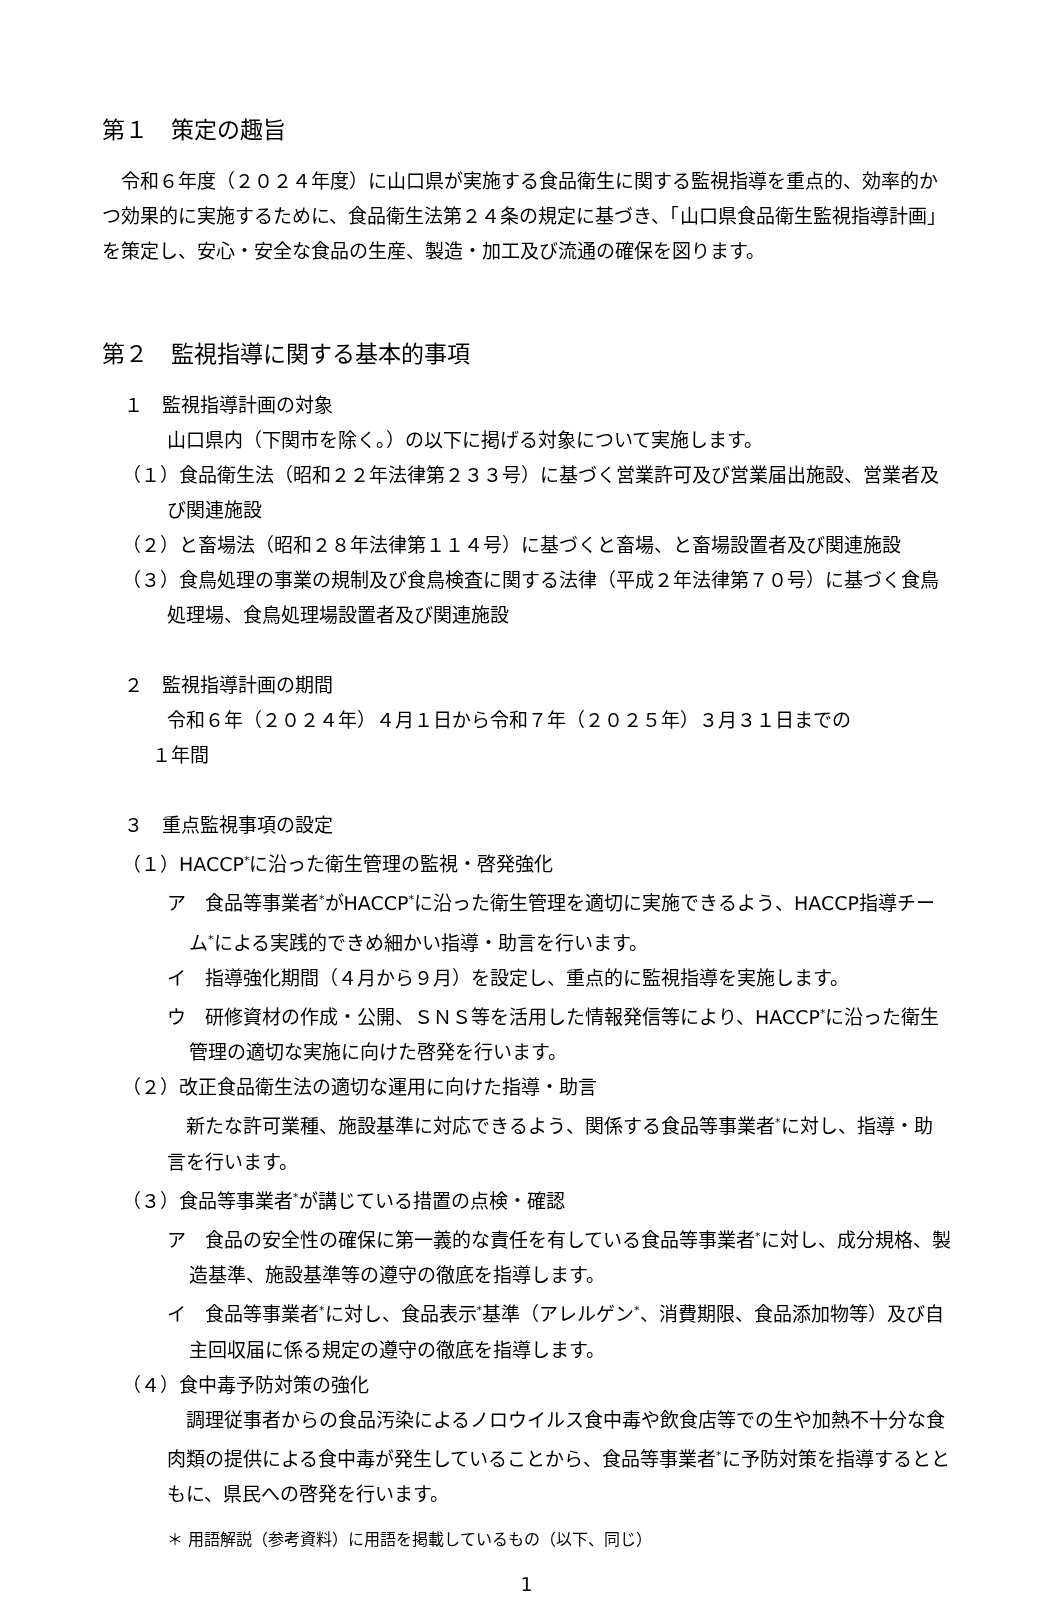第１　策定の趣旨
　令和６年度（２０２４年度）に山口県が実施する食品衛生に関する監視指導を重点的、効率的かつ効果的に実施するために、食品衛生法第２４条の規定に基づき、「山口県食品衛生監視指導計画」を策定し、安心・安全な食品の生産、製造・加工及び流通の確保を図ります。
第２　監視指導に関する基本的事項
１　監視指導計画の対象
山口県内（下関市を除く。）の以下に掲げる対象について実施します。
（１）食品衛生法（昭和２２年法律第２３３号）に基づく営業許可及び営業届出施設、営業者及び関連施設
（２）と畜場法（昭和２８年法律第１１４号）に基づくと畜場、と畜場設置者及び関連施設
（３）食鳥処理の事業の規制及び食鳥検査に関する法律（平成２年法律第７０号）に基づく食鳥処理場、食鳥処理場設置者及び関連施設
２　監視指導計画の期間
令和６年（２０２４年）４月１日から令和７年（２０２５年）３月３１日までの
１年間
３　重点監視事項の設定
（１）HACCP<sup>*</sup>に沿った衛生管理の監視・啓発強化
ア　食品等事業者<sup>*</sup>がHACCP<sup>*</sup>に沿った衛生管理を適切に実施できるよう、HACCP指導チーム<sup>*</sup>による実践的できめ細かい指導・助言を行います。
イ　指導強化期間（４月から９月）を設定し、重点的に監視指導を実施します。
ウ　研修資材の作成・公開、ＳＮＳ等を活用した情報発信等により、HACCP<sup>*</sup>に沿った衛生管理の適切な実施に向けた啓発を行います。
（２）改正食品衛生法の適切な運用に向けた指導・助言
　新たな許可業種、施設基準に対応できるよう、関係する食品等事業者<sup>*</sup>に対し、指導・助言を行います。
（３）食品等事業者<sup>*</sup>が講じている措置の点検・確認
ア　食品の安全性の確保に第一義的な責任を有している食品等事業者<sup>*</sup>に対し、成分規格、製造基準、施設基準等の遵守の徹底を指導します。
イ　食品等事業者<sup>*</sup>に対し、食品表示<sup>*</sup>基準（アレルゲン<sup>*</sup>、消費期限、食品添加物等）及び自主回収届に係る規定の遵守の徹底を指導します。
（４）食中毒予防対策の強化
　調理従事者からの食品汚染によるノロウイルス食中毒や飲食店等での生や加熱不十分な食肉類の提供による食中毒が発生していることから、食品等事業者<sup>*</sup>に予防対策を指導するとともに、県民への啓発を行います。
＊ 用語解説（参考資料）に用語を掲載しているもの（以下、同じ）
1